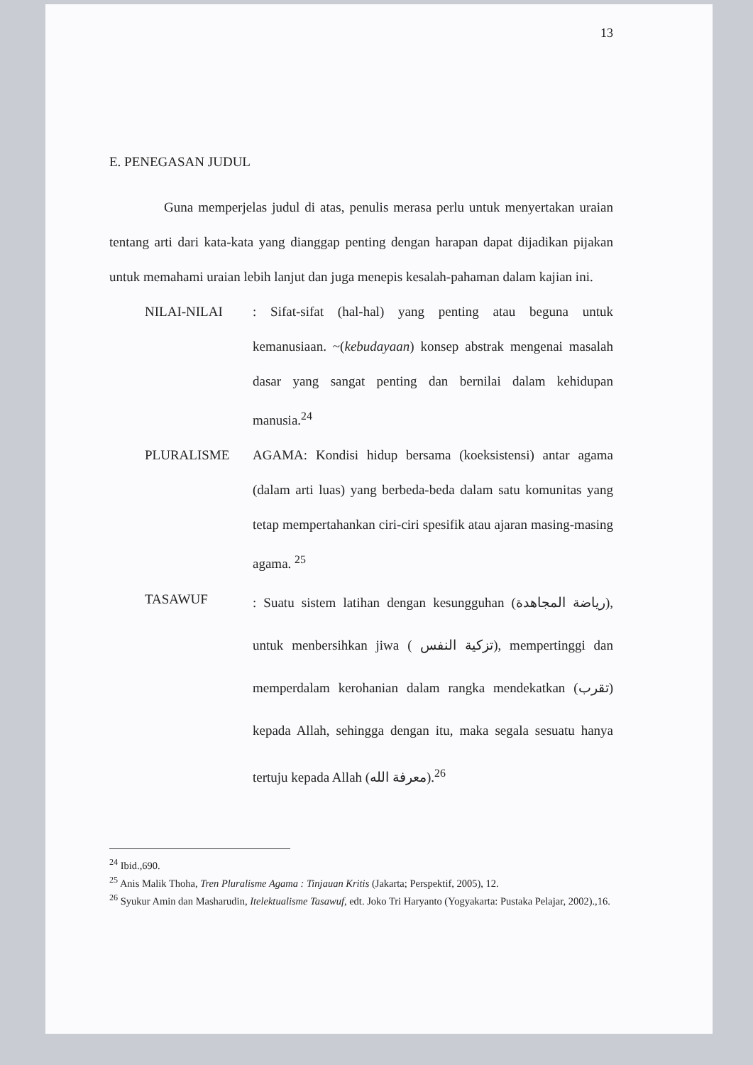13
E. PENEGASAN JUDUL
Guna memperjelas judul di atas, penulis merasa perlu untuk menyertakan uraian tentang arti dari kata-kata yang dianggap penting dengan harapan dapat dijadikan pijakan untuk memahami uraian lebih lanjut dan juga menepis kesalah-pahaman dalam kajian ini.
NILAI-NILAI : Sifat-sifat (hal-hal) yang penting atau beguna untuk kemanusiaan. ~(kebudayaan) konsep abstrak mengenai masalah dasar yang sangat penting dan bernilai dalam kehidupan manusia.<sup>24</sup>
PLURALISME AGAMA: Kondisi hidup bersama (koeksistensi) antar agama (dalam arti luas) yang berbeda-beda dalam satu komunitas yang tetap mempertahankan ciri-ciri spesifik atau ajaran masing-masing agama. <sup>25</sup>
TASAWUF
: Suatu sistem latihan dengan kesungguhan (رياضة المجاهدة), untuk menbersihkan jiwa ( تزكية النفس), mempertinggi dan memperdalam kerohanian dalam rangka mendekatkan (تقرب) kepada Allah, sehingga dengan itu, maka segala sesuatu hanya tertuju kepada Allah (معرفة الله).<sup>26</sup>
<sup>24</sup> Ibid.,690.
<sup>25</sup> Anis Malik Thoha, Tren Pluralisme Agama : Tinjauan Kritis (Jakarta; Perspektif, 2005), 12.
<sup>26</sup> Syukur Amin dan Masharudin, Itelektualisme Tasawuf, edt. Joko Tri Haryanto (Yogyakarta: Pustaka Pelajar, 2002).,16.